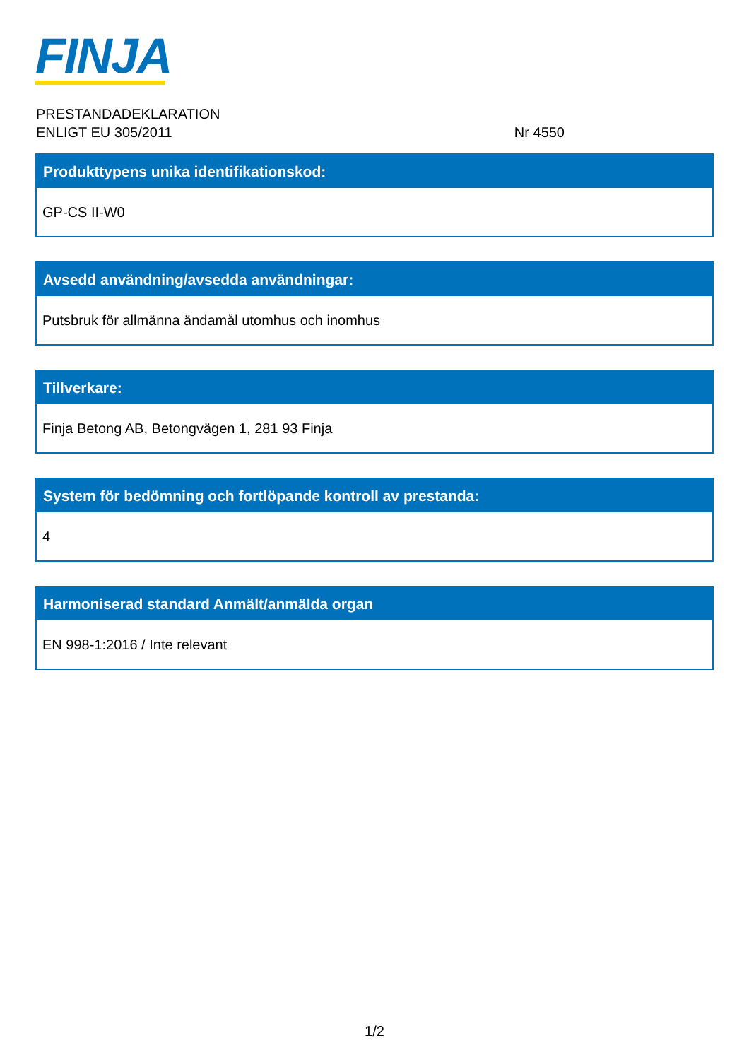FINJA
Nr 4550 PRESTANDADEKLARATION
ENLIGT EU 305/2011
Produkttypens unika identifikationskod:
GP-CS II-W0
Avsedd användning/avsedda användningar:
Putsbruk för allmänna ändamål utomhus och inomhus
Tillverkare:
Finja Betong AB, Betongvägen 1, 281 93 Finja
System för bedömning och fortlöpande kontroll av prestanda:
4
Harmoniserad standard Anmält/anmälda organ
EN 998-1:2016 / Inte relevant
1/2